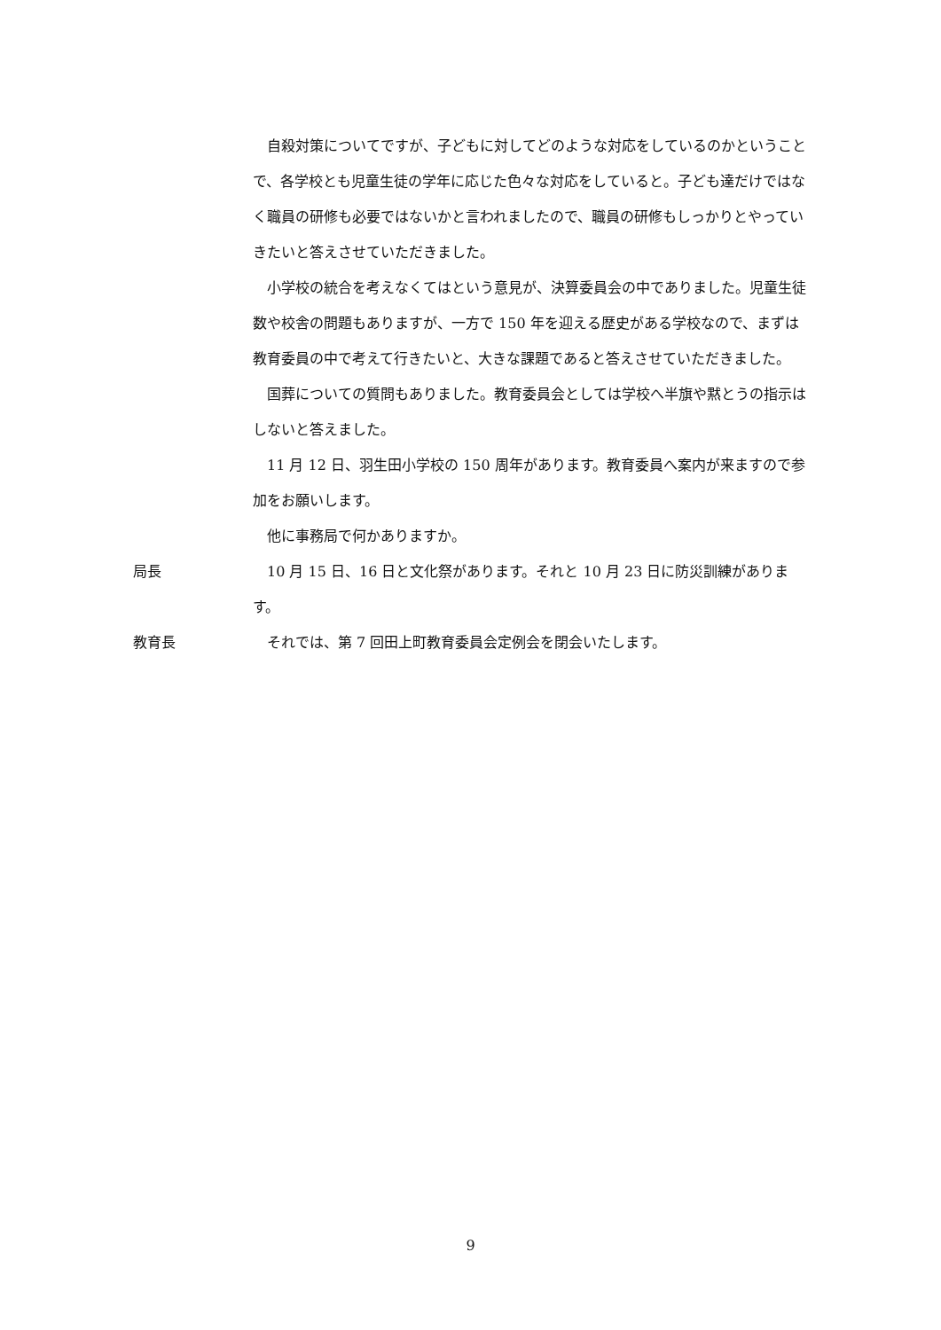自殺対策についてですが、子どもに対してどのような対応をしているのかということで、各学校とも児童生徒の学年に応じた色々な対応をしていると。子ども達だけではなく職員の研修も必要ではないかと言われましたので、職員の研修もしっかりとやっていきたいと答えさせていただきました。
小学校の統合を考えなくてはという意見が、決算委員会の中でありました。児童生徒数や校舎の問題もありますが、一方で 150 年を迎える歴史がある学校なので、まずは教育委員の中で考えて行きたいと、大きな課題であると答えさせていただきました。
国葬についての質問もありました。教育委員会としては学校へ半旗や黙とうの指示はしないと答えました。
11 月 12 日、羽生田小学校の 150 周年があります。教育委員へ案内が来ますので参加をお願いします。
他に事務局で何かありますか。
局長 10 月 15 日、16 日と文化祭があります。それと 10 月 23 日に防災訓練があります。
教育長 それでは、第 7 回田上町教育委員会定例会を閉会いたします。
9